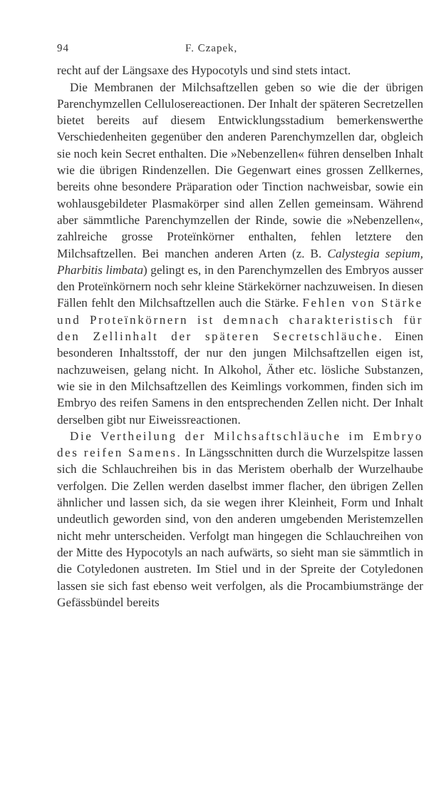94 F. Czapek,
recht auf der Längsaxe des Hypocotyls und sind stets intact.
Die Membranen der Milchsaftzellen geben so wie die der übrigen Parenchymzellen Cellulosereactionen. Der Inhalt der späteren Secretzellen bietet bereits auf diesem Entwicklungsstadium bemerkenswerthe Verschiedenheiten gegenüber den anderen Parenchymzellen dar, obgleich sie noch kein Secret enthalten. Die »Nebenzellen« führen denselben Inhalt wie die übrigen Rindenzellen. Die Gegenwart eines grossen Zellkernes, bereits ohne besondere Präparation oder Tinction nachweisbar, sowie ein wohlausgebildeter Plasmakörper sind allen Zellen gemeinsam. Während aber sämmtliche Parenchymzellen der Rinde, sowie die »Nebenzellen«, zahlreiche grosse Proteïnkörner enthalten, fehlen letztere den Milchsaftzellen. Bei manchen anderen Arten (z. B. Calystegia sepium, Pharbitis limbata) gelingt es, in den Parenchymzellen des Embryos ausser den Proteïnkörnern noch sehr kleine Stärkekörner nachzuweisen. In diesen Fällen fehlt den Milchsaftzellen auch die Stärke. Fehlen von Stärke und Proteïnkörnern ist demnach charakteristisch für den Zellinhalt der späteren Secretschläuche. Einen besonderen Inhaltsstoff, der nur den jungen Milchsaftzellen eigen ist, nachzuweisen, gelang nicht. In Alkohol, Äther etc. lösliche Substanzen, wie sie in den Milchsaftzellen des Keimlings vorkommen, finden sich im Embryo des reifen Samens in den entsprechenden Zellen nicht. Der Inhalt derselben gibt nur Eiweissreactionen.
Die Vertheilung der Milchsaftschläuche im Embryo des reifen Samens. In Längsschnitten durch die Wurzelspitze lassen sich die Schlauchreihen bis in das Meristem oberhalb der Wurzelhaube verfolgen. Die Zellen werden daselbst immer flacher, den übrigen Zellen ähnlicher und lassen sich, da sie wegen ihrer Kleinheit, Form und Inhalt undeutlich geworden sind, von den anderen umgebenden Meristemzellen nicht mehr unterscheiden. Verfolgt man hingegen die Schlauchreihen von der Mitte des Hypocotyls an nach aufwärts, so sieht man sie sämmtlich in die Cotyledonen austreten. Im Stiel und in der Spreite der Cotyledonen lassen sie sich fast ebenso weit verfolgen, als die Procambiumstränge der Gefässbündel bereits